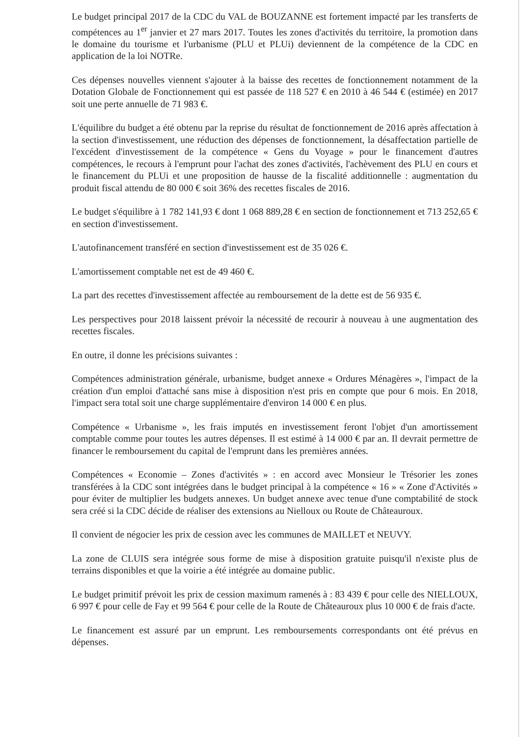Le budget principal 2017 de la CDC du VAL de BOUZANNE est fortement impacté par les transferts de compétences au 1<sup>er</sup> janvier et 27 mars 2017. Toutes les zones d'activités du territoire, la promotion dans le domaine du tourisme et l'urbanisme (PLU et PLUi) deviennent de la compétence de la CDC en application de la loi NOTRe.
Ces dépenses nouvelles viennent s'ajouter à la baisse des recettes de fonctionnement notamment de la Dotation Globale de Fonctionnement qui est passée de 118 527 € en 2010 à 46 544 € (estimée) en 2017 soit une perte annuelle de 71 983 €.
L'équilibre du budget a été obtenu par la reprise du résultat de fonctionnement de 2016 après affectation à la section d'investissement, une réduction des dépenses de fonctionnement, la désaffectation partielle de l'excédent d'investissement de la compétence « Gens du Voyage » pour le financement d'autres compétences, le recours à l'emprunt pour l'achat des zones d'activités, l'achèvement des PLU en cours et le financement du PLUi et une proposition de hausse de la fiscalité additionnelle : augmentation du produit fiscal attendu de 80 000 € soit 36% des recettes fiscales de 2016.
Le budget s'équilibre à 1 782 141,93 € dont 1 068 889,28 € en section de fonctionnement et 713 252,65 € en section d'investissement.
L'autofinancement transféré en section d'investissement est de 35 026 €.
L'amortissement comptable net est de 49 460 €.
La part des recettes d'investissement affectée au remboursement de la dette est de 56 935 €.
Les perspectives pour 2018 laissent prévoir la nécessité de recourir à nouveau à une augmentation des recettes fiscales.
En outre, il donne les précisions suivantes :
Compétences administration générale, urbanisme, budget annexe « Ordures Ménagères », l'impact de la création d'un emploi d'attaché sans mise à disposition n'est pris en compte que pour 6 mois. En 2018, l'impact sera total soit une charge supplémentaire d'environ 14 000 € en plus.
Compétence « Urbanisme », les frais imputés en investissement feront l'objet d'un amortissement comptable comme pour toutes les autres dépenses. Il est estimé à 14 000 € par an. Il devrait permettre de financer le remboursement du capital de l'emprunt dans les premières années.
Compétences « Economie – Zones d'activités » : en accord avec Monsieur le Trésorier les zones transférées à la CDC sont intégrées dans le budget principal à la compétence « 16 » « Zone d'Activités » pour éviter de multiplier les budgets annexes. Un budget annexe avec tenue d'une comptabilité de stock sera créé si la CDC décide de réaliser des extensions au Nielloux ou Route de Châteauroux.
Il convient de négocier les prix de cession avec les communes de MAILLET et NEUVY.
La zone de CLUIS sera intégrée sous forme de mise à disposition gratuite puisqu'il n'existe plus de terrains disponibles et que la voirie a été intégrée au domaine public.
Le budget primitif prévoit les prix de cession maximum ramenés à : 83 439 € pour celle des NIELLOUX, 6 997 € pour celle de Fay et 99 564 € pour celle de la Route de Châteauroux plus 10 000 € de frais d'acte.
Le financement est assuré par un emprunt. Les remboursements correspondants ont été prévus en dépenses.